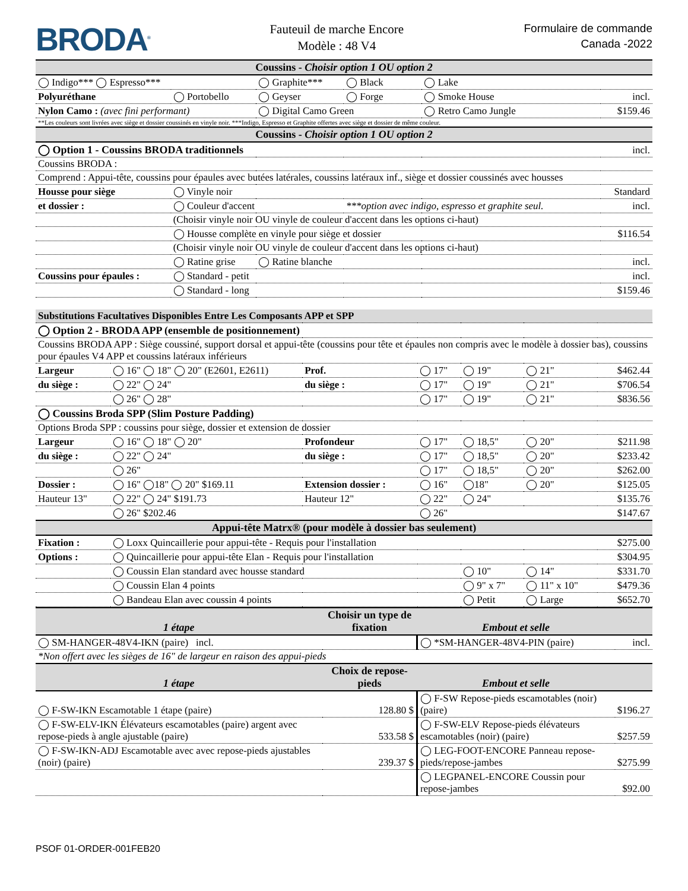BRODA<sup>®</sup>
Fauteuil de marche Encore
Modèle : 48 V4
Formulaire de commande
Canada -2022
| Coussins - Choisir option 1 OU option 2 | | | | | |
| --- | --- | --- | --- | --- | --- |
| ◯ Indigo*** ◯ Espresso*** | | ◯ Graphite*** | ◯ Black | ◯ Lake | |
| Polyuréthane | ◯ Portobello | ◯ Geyser | ◯ Forge | ◯ Smoke House | incl. |
| Nylon Camo : (avec fini performant) | | ◯ Digital Camo Green | | ◯ Retro Camo Jungle | $159.46 |
| **Les couleurs sont livrées avec siège et dossier coussinés en vinyle noir. ***Indigo, Espresso et Graphite offertes avec siège et dossier de même couleur. | | | | | |
| Coussins - Choisir option 1 OU option 2 | | | | | |
| ◯ Option 1 - Coussins BRODA traditionnels | | | | | incl. |
| Coussins BRODA : | | | | | |
| Comprend : Appui-tête, coussins pour épaules avec butées latérales, coussins latéraux inf., siège et dossier coussinés avec housses | | | | | |
| Housse pour siège | ◯ Vinyle noir | | | | Standard |
| et dossier : | ◯ Couleur d'accent | | ***option avec indigo, espresso et graphite seul. | | incl. |
| | (Choisir vinyle noir OU vinyle de couleur d'accent dans les options ci-haut) | | | | |
| | ◯ Housse complète en vinyle pour siège et dossier | | | | $116.54 |
| | (Choisir vinyle noir OU vinyle de couleur d'accent dans les options ci-haut) | | | | |
| | ◯ Ratine grise | ◯ Ratine blanche | | | incl. |
| Coussins pour épaules : | ◯ Standard - petit | | | | incl. |
| | ◯ Standard - long | | | | $159.46 |
| Substitutions Facultatives Disponibles Entre Les Composants APP et SPP | | | | | | |
| ◯ Option 2 - BRODA APP (ensemble de positionnement) | | | | | | |
| Coussins BRODA APP : Siège coussiné, support dorsal et appui-tête (coussins pour tête et épaules non compris avec le modèle à dossier bas), coussins pour épaules V4 APP et coussins latéraux inférieurs | | | | | | |
| Largeur | ◯ 16" ◯ 18" ◯ 20" (E2601, E2611) | Prof. | ◯ 17" | ◯ 19" | ◯ 21" | $462.44 |
| du siège : | ◯ 22" ◯ 24" | du siège : | ◯ 17" | ◯ 19" | ◯ 21" | $706.54 |
| | ◯ 26" ◯ 28" | | ◯ 17" | ◯ 19" | ◯ 21" | $836.56 |
| ◯ Coussins Broda SPP (Slim Posture Padding) | | | | | | |
| Options Broda SPP : coussins pour siège, dossier et extension de dossier | | | | | | |
| Largeur | ◯ 16" ◯ 18" ◯ 20" | Profondeur | ◯ 17" | ◯ 18,5" | ◯ 20" | $211.98 |
| du siège : | ◯ 22" ◯ 24" | du siège : | ◯ 17" | ◯ 18,5" | ◯ 20" | $233.42 |
| | ◯ 26" | | ◯ 17" | ◯ 18,5" | ◯ 20" | $262.00 |
| Dossier : | ◯ 16" ◯18" ◯ 20" $169.11 | Extension dossier : | ◯ 16" | ◯18" | ◯ 20" | $125.05 |
| Hauteur 13" | ◯ 22" ◯ 24" $191.73 | Hauteur 12" | ◯ 22" | ◯ 24" | | $135.76 |
| | ◯ 26" $202.46 | | ◯ 26" | | | $147.67 |
| Appui-tête Matrx® (pour modèle à dossier bas seulement) | | | | | | |
| Fixation : | ◯ Loxx Quincaillerie pour appui-tête - Requis pour l'installation | | | | | $275.00 |
| Options : | ◯ Quincaillerie pour appui-tête Elan - Requis pour l'installation | | | | | $304.95 |
| | ◯ Coussin Elan standard avec housse standard | | | ◯ 10" | ◯ 14" | $331.70 |
| | ◯ Coussin Elan 4 points | | | ◯ 9" x 7" | ◯ 11" x 10" | $479.36 |
| | ◯ Bandeau Elan avec coussin 4 points | | | ◯ Petit | ◯ Large | $652.70 |
| 1 étape | Choisir un type de fixation | Embout et selle | |
| --- | --- | --- | --- |
| ◯ SM-HANGER-48V4-IKN (paire) incl. | | ◯ *SM-HANGER-48V4-PIN (paire) | incl. |
| *Non offert avec les sièges de 16" de largeur en raison des appui-pieds | | | |
| 1 étape | Choix de repose-pieds | Embout et selle | |
| ◯ F-SW-IKN Escamotable 1 étape (paire) | 128.80 $ | ◯ F-SW Repose-pieds escamotables (noir) (paire) | $196.27 |
| ◯ F-SW-ELV-IKN Élévateurs escamotables (paire) argent avec repose-pieds à angle ajustable (paire) | 533.58 $ | ◯ F-SW-ELV Repose-pieds élévateurs escamotables (noir) (paire) | $257.59 |
| ◯ F-SW-IKN-ADJ Escamotable avec avec repose-pieds ajustables (noir) (paire) | 239.37 $ | ◯ LEG-FOOT-ENCORE Panneau repose-pieds/repose-jambes | $275.99 |
| | | ◯ LEGPANEL-ENCORE Coussin pour repose-jambes | $92.00 |
PSOF 01-ORDER-001FEB20